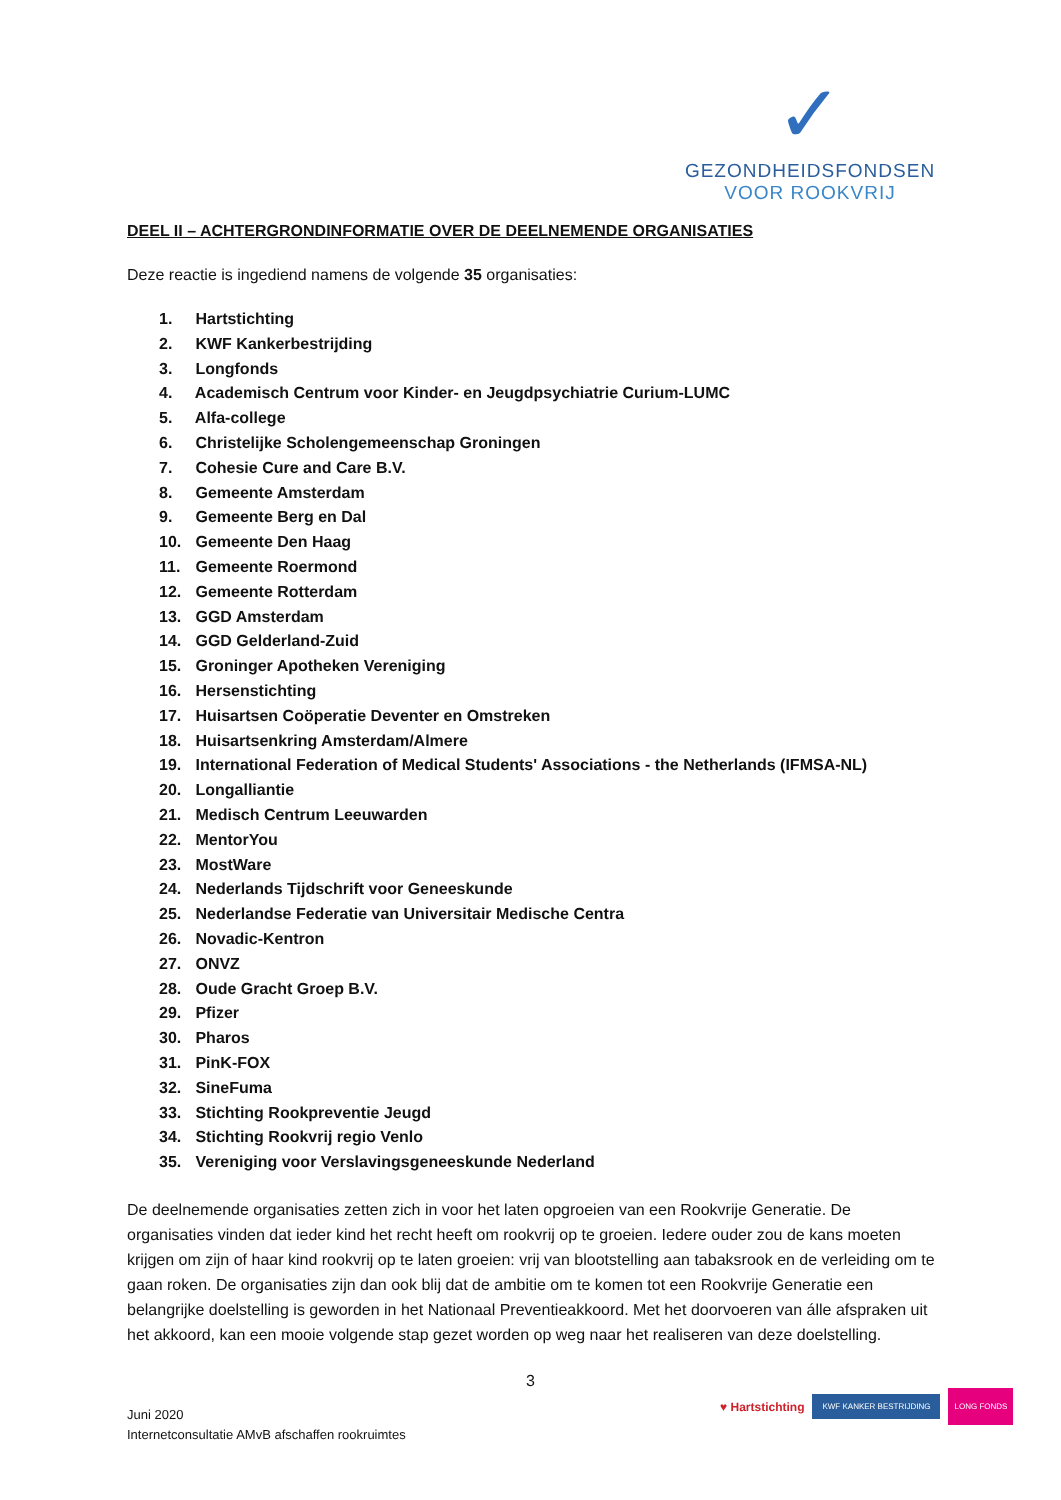✓
GEZONDHEIDSFONDSEN
VOOR ROOKVRIJ
DEEL II – ACHTERGRONDINFORMATIE OVER DE DEELNEMENDE ORGANISATIES
Deze reactie is ingediend namens de volgende 35 organisaties:
1. Hartstichting
2. KWF Kankerbestrijding
3. Longfonds
4. Academisch Centrum voor Kinder- en Jeugdpsychiatrie Curium-LUMC
5. Alfa-college
6. Christelijke Scholengemeenschap Groningen
7. Cohesie Cure and Care B.V.
8. Gemeente Amsterdam
9. Gemeente Berg en Dal
10. Gemeente Den Haag
11. Gemeente Roermond
12. Gemeente Rotterdam
13. GGD Amsterdam
14. GGD Gelderland-Zuid
15. Groninger Apotheken Vereniging
16. Hersenstichting
17. Huisartsen Coöperatie Deventer en Omstreken
18. Huisartsenkring Amsterdam/Almere
19. International Federation of Medical Students' Associations - the Netherlands (IFMSA-NL)
20. Longalliantie
21. Medisch Centrum Leeuwarden
22. MentorYou
23. MostWare
24. Nederlands Tijdschrift voor Geneeskunde
25. Nederlandse Federatie van Universitair Medische Centra
26. Novadic-Kentron
27. ONVZ
28. Oude Gracht Groep B.V.
29. Pfizer
30. Pharos
31. PinK-FOX
32. SineFuma
33. Stichting Rookpreventie Jeugd
34. Stichting Rookvrij regio Venlo
35. Vereniging voor Verslavingsgeneeskunde Nederland
De deelnemende organisaties zetten zich in voor het laten opgroeien van een Rookvrije Generatie. De organisaties vinden dat ieder kind het recht heeft om rookvrij op te groeien. Iedere ouder zou de kans moeten krijgen om zijn of haar kind rookvrij op te laten groeien: vrij van blootstelling aan tabaksrook en de verleiding om te gaan roken. De organisaties zijn dan ook blij dat de ambitie om te komen tot een Rookvrije Generatie een belangrijke doelstelling is geworden in het Nationaal Preventieakkoord. Met het doorvoeren van álle afspraken uit het akkoord, kan een mooie volgende stap gezet worden op weg naar het realiseren van deze doelstelling.
3
Juni 2020
Internetconsultatie AMvB afschaffen rookruimtes
♥ Hartstichting KWF KANKER BESTRIJDING LONG FONDS